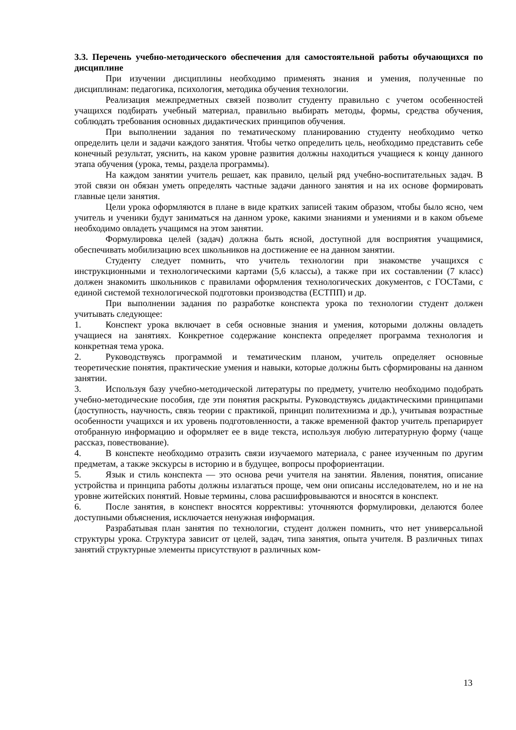3.3. Перечень учебно-методического обеспечения для самостоятельной работы обучающихся по дисциплине
При изучении дисциплины необходимо применять знания и умения, полученные по дисциплинам: педагогика, психология, методика обучения технологии.
Реализация межпредметных связей позволит студенту правильно с учетом особенностей учащихся подбирать учебный материал, правильно выбирать методы, формы, средства обучения, соблюдать требования основных дидактических принципов обучения.
При выполнении задания по тематическому планированию студенту необходимо четко определить цели и задачи каждого занятия. Чтобы четко определить цель, необходимо представить себе конечный результат, уяснить, на каком уровне развития должны находиться учащиеся к концу данного этапа обучения (урока, темы, раздела программы).
На каждом занятии учитель решает, как правило, целый ряд учебно-воспитательных задач. В этой связи он обязан уметь определять частные задачи данного занятия и на их основе формировать главные цели занятия.
Цели урока оформляются в плане в виде кратких записей таким образом, чтобы было ясно, чем учитель и ученики будут заниматься на данном уроке, какими знаниями и умениями и в каком объеме необходимо овладеть учащимся на этом занятии.
Формулировка целей (задач) должна быть ясной, доступной для восприятия учащимися, обеспечивать мобилизацию всех школьников на достижение ее на данном занятии.
Студенту следует помнить, что учитель технологии при знакомстве учащихся с инструкционными и технологическими картами (5,6 классы), а также при их составлении (7 класс) должен знакомить школьников с правилами оформления технологических документов, с ГОСТами, с единой системой технологической подготовки производства (ЕСТПП) и др.
При выполнении задания по разработке конспекта урока по технологии студент должен учитывать следующее:
1. Конспект урока включает в себя основные знания и умения, которыми должны овладеть учащиеся на занятиях. Конкретное содержание конспекта определяет программа технология и конкретная тема урока.
2. Руководствуясь программой и тематическим планом, учитель определяет основные теоретические понятия, практические умения и навыки, которые должны быть сформированы на данном занятии.
3. Используя базу учебно-методической литературы по предмету, учителю необходимо подобрать учебно-методические пособия, где эти понятия раскрыты. Руководствуясь дидактическими принципами (доступность, научность, связь теории с практикой, принцип политехнизма и др.), учитывая возрастные особенности учащихся и их уровень подготовленности, а также временной фактор учитель препарирует отобранную информацию и оформляет ее в виде текста, используя любую литературную форму (чаще рассказ, повествование).
4. В конспекте необходимо отразить связи изучаемого материала, с ранее изученным по другим предметам, а также экскурсы в историю и в будущее, вопросы профориентации.
5. Язык и стиль конспекта — это основа речи учителя на занятии. Явления, понятия, описание устройства и принципа работы должны излагаться проще, чем они описаны исследователем, но и не на уровне житейских понятий. Новые термины, слова расшифровываются и вносятся в конспект.
6. После занятия, в конспект вносятся коррективы: уточняются формулировки, делаются более доступными объяснения, исключается ненужная информация.
Разрабатывая план занятия по технологии, студент должен помнить, что нет универсальной структуры урока. Структура зависит от целей, задач, типа занятия, опыта учителя. В различных типах занятий структурные элементы присутствуют в различных ком-
13